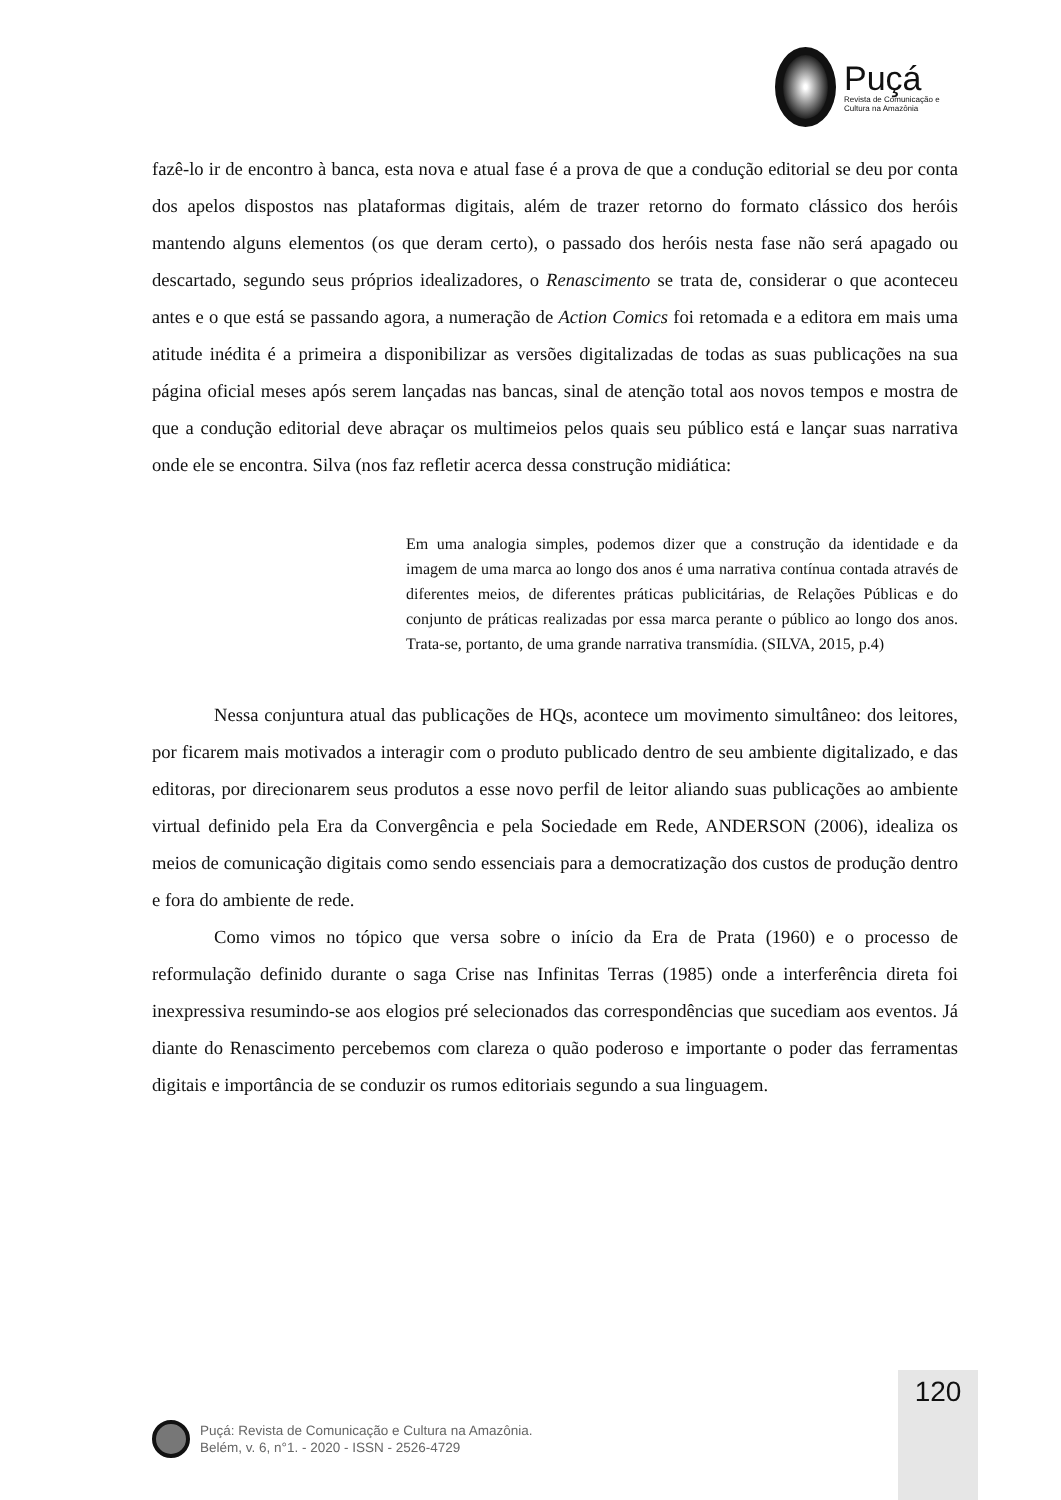Puçá
Revista de Comunicação e Cultura na Amazônia
fazê-lo ir de encontro à banca, esta nova e atual fase é a prova de que a condução editorial se deu por conta dos apelos dispostos nas plataformas digitais, além de trazer retorno do formato clássico dos heróis mantendo alguns elementos (os que deram certo), o passado dos heróis nesta fase não será apagado ou descartado, segundo seus próprios idealizadores, o Renascimento se trata de, considerar o que aconteceu antes e o que está se passando agora, a numeração de Action Comics foi retomada e a editora em mais uma atitude inédita é a primeira a disponibilizar as versões digitalizadas de todas as suas publicações na sua página oficial meses após serem lançadas nas bancas, sinal de atenção total aos novos tempos e mostra de que a condução editorial deve abraçar os multimeios pelos quais seu público está e lançar suas narrativa onde ele se encontra. Silva (nos faz refletir acerca dessa construção midiática:
Em uma analogia simples, podemos dizer que a construção da identidade e da imagem de uma marca ao longo dos anos é uma narrativa contínua contada através de diferentes meios, de diferentes práticas publicitárias, de Relações Públicas e do conjunto de práticas realizadas por essa marca perante o público ao longo dos anos. Trata-se, portanto, de uma grande narrativa transmídia. (SILVA, 2015, p.4)
Nessa conjuntura atual das publicações de HQs, acontece um movimento simultâneo: dos leitores, por ficarem mais motivados a interagir com o produto publicado dentro de seu ambiente digitalizado, e das editoras, por direcionarem seus produtos a esse novo perfil de leitor aliando suas publicações ao ambiente virtual definido pela Era da Convergência e pela Sociedade em Rede, ANDERSON (2006), idealiza os meios de comunicação digitais como sendo essenciais para a democratização dos custos de produção dentro e fora do ambiente de rede.
Como vimos no tópico que versa sobre o início da Era de Prata (1960) e o processo de reformulação definido durante o saga Crise nas Infinitas Terras (1985) onde a interferência direta foi inexpressiva resumindo-se aos elogios pré selecionados das correspondências que sucediam aos eventos. Já diante do Renascimento percebemos com clareza o quão poderoso e importante o poder das ferramentas digitais e importância de se conduzir os rumos editoriais segundo a sua linguagem.
120
Puçá: Revista de Comunicação e Cultura na Amazônia.
Belém, v. 6, n°1. - 2020 - ISSN - 2526-4729